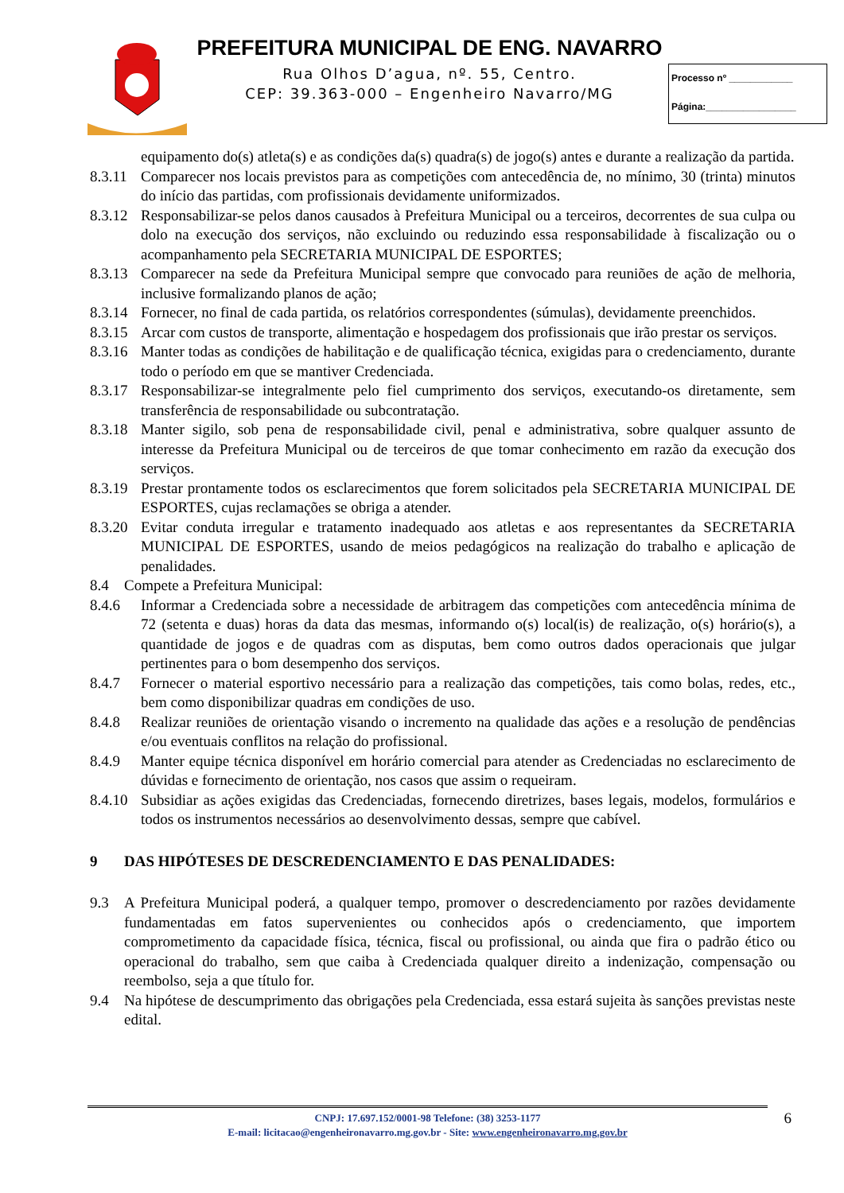PREFEITURA MUNICIPAL DE ENG. NAVARRO
Rua Olhos D’agua, nº. 55, Centro.
CEP: 39.363-000 – Engenheiro Navarro/MG
Processo nº ____________
Página:_________________
equipamento do(s) atleta(s) e as condições da(s) quadra(s) de jogo(s) antes e durante a realização da partida.
8.3.11 Comparecer nos locais previstos para as competições com antecedência de, no mínimo, 30 (trinta) minutos do início das partidas, com profissionais devidamente uniformizados.
8.3.12 Responsabilizar-se pelos danos causados à Prefeitura Municipal ou a terceiros, decorrentes de sua culpa ou dolo na execução dos serviços, não excluindo ou reduzindo essa responsabilidade à fiscalização ou o acompanhamento pela SECRETARIA MUNICIPAL DE ESPORTES;
8.3.13 Comparecer na sede da Prefeitura Municipal sempre que convocado para reuniões de ação de melhoria, inclusive formalizando planos de ação;
8.3.14 Fornecer, no final de cada partida, os relatórios correspondentes (súmulas), devidamente preenchidos.
8.3.15 Arcar com custos de transporte, alimentação e hospedagem dos profissionais que irão prestar os serviços.
8.3.16 Manter todas as condições de habilitação e de qualificação técnica, exigidas para o credenciamento, durante todo o período em que se mantiver Credenciada.
8.3.17 Responsabilizar-se integralmente pelo fiel cumprimento dos serviços, executando-os diretamente, sem transferência de responsabilidade ou subcontratação.
8.3.18 Manter sigilo, sob pena de responsabilidade civil, penal e administrativa, sobre qualquer assunto de interesse da Prefeitura Municipal ou de terceiros de que tomar conhecimento em razão da execução dos serviços.
8.3.19 Prestar prontamente todos os esclarecimentos que forem solicitados pela SECRETARIA MUNICIPAL DE ESPORTES, cujas reclamações se obriga a atender.
8.3.20 Evitar conduta irregular e tratamento inadequado aos atletas e aos representantes da SECRETARIA MUNICIPAL DE ESPORTES, usando de meios pedagógicos na realização do trabalho e aplicação de penalidades.
8.4 Compete a Prefeitura Municipal:
8.4.6 Informar a Credenciada sobre a necessidade de arbitragem das competições com antecedência mínima de 72 (setenta e duas) horas da data das mesmas, informando o(s) local(is) de realização, o(s) horário(s), a quantidade de jogos e de quadras com as disputas, bem como outros dados operacionais que julgar pertinentes para o bom desempenho dos serviços.
8.4.7 Fornecer o material esportivo necessário para a realização das competições, tais como bolas, redes, etc., bem como disponibilizar quadras em condições de uso.
8.4.8 Realizar reuniões de orientação visando o incremento na qualidade das ações e a resolução de pendências e/ou eventuais conflitos na relação do profissional.
8.4.9 Manter equipe técnica disponível em horário comercial para atender as Credenciadas no esclarecimento de dúvidas e fornecimento de orientação, nos casos que assim o requeiram.
8.4.10 Subsidiar as ações exigidas das Credenciadas, fornecendo diretrizes, bases legais, modelos, formulários e todos os instrumentos necessários ao desenvolvimento dessas, sempre que cabível.
9 DAS HIPÓTESES DE DESCREDENCIAMENTO E DAS PENALIDADES:
9.3 A Prefeitura Municipal poderá, a qualquer tempo, promover o descredenciamento por razões devidamente fundamentadas em fatos supervenientes ou conhecidos após o credenciamento, que importem comprometimento da capacidade física, técnica, fiscal ou profissional, ou ainda que fira o padrão ético ou operacional do trabalho, sem que caiba à Credenciada qualquer direito a indenização, compensação ou reembolso, seja a que título for.
9.4 Na hipótese de descumprimento das obrigações pela Credenciada, essa estará sujeita às sanções previstas neste edital.
CNPJ: 17.697.152/0001-98 Telefone: (38) 3253-1177
E-mail: licitacao@engenheironavarro.mg.gov.br - Site: www.engenheironavarro.mg.gov.br
6